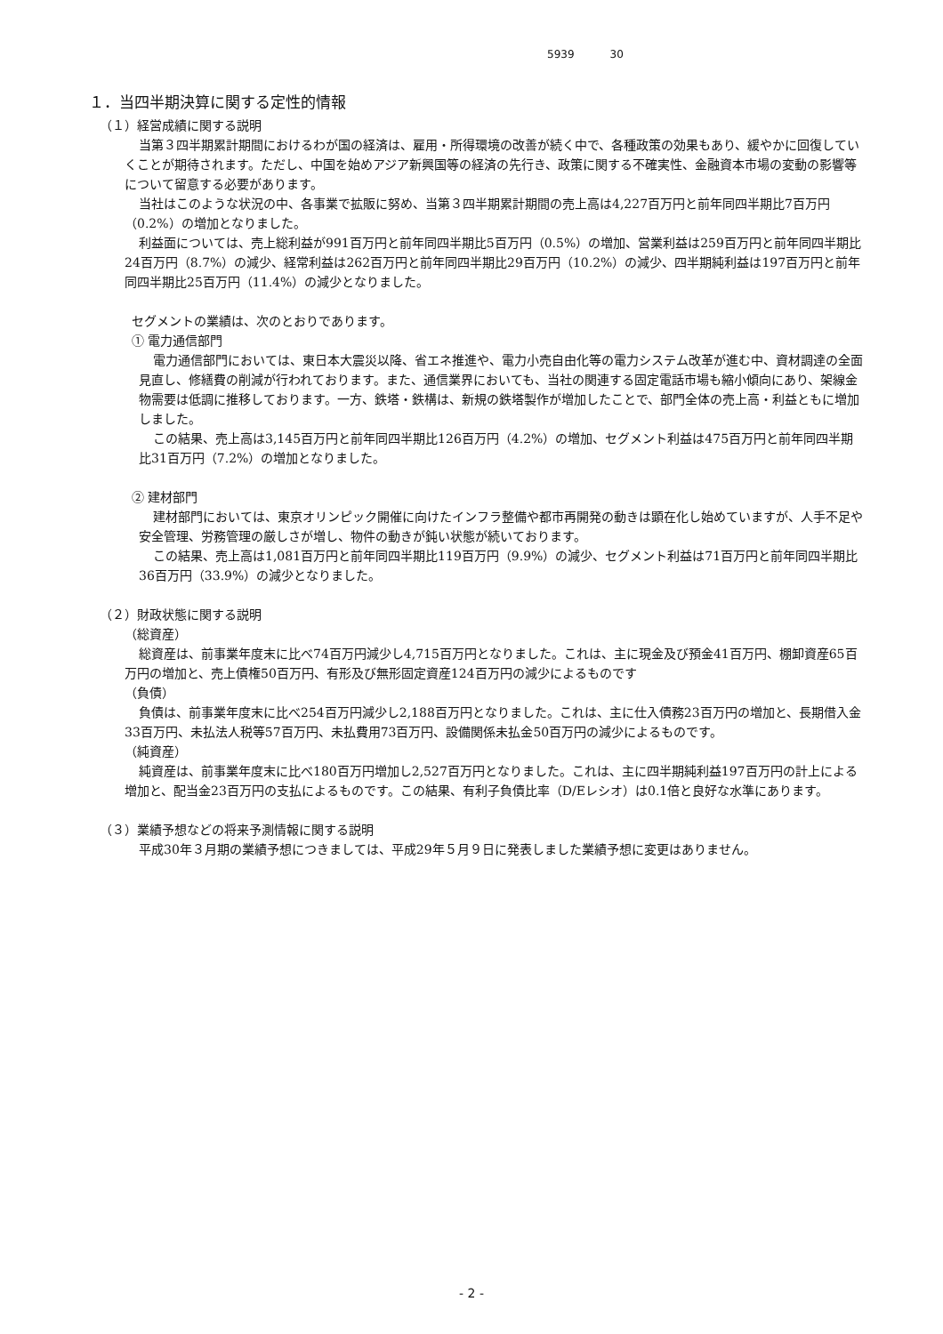5939 30
１．当四半期決算に関する定性的情報
（１）経営成績に関する説明
当第３四半期累計期間におけるわが国の経済は、雇用・所得環境の改善が続く中で、各種政策の効果もあり、緩やかに回復していくことが期待されます。ただし、中国を始めアジア新興国等の経済の先行き、政策に関する不確実性、金融資本市場の変動の影響等について留意する必要があります。
当社はこのような状況の中、各事業で拡販に努め、当第３四半期累計期間の売上高は4,227百万円と前年同四半期比7百万円（0.2%）の増加となりました。
利益面については、売上総利益が991百万円と前年同四半期比5百万円（0.5%）の増加、営業利益は259百万円と前年同四半期比24百万円（8.7%）の減少、経常利益は262百万円と前年同四半期比29百万円（10.2%）の減少、四半期純利益は197百万円と前年同四半期比25百万円（11.4%）の減少となりました。
セグメントの業績は、次のとおりであります。
① 電力通信部門
電力通信部門においては、東日本大震災以降、省エネ推進や、電力小売自由化等の電力システム改革が進む中、資材調達の全面見直し、修繕費の削減が行われております。また、通信業界においても、当社の関連する固定電話市場も縮小傾向にあり、架線金物需要は低調に推移しております。一方、鉄塔・鉄構は、新規の鉄塔製作が増加したことで、部門全体の売上高・利益ともに増加しました。
この結果、売上高は3,145百万円と前年同四半期比126百万円（4.2%）の増加、セグメント利益は475百万円と前年同四半期比31百万円（7.2%）の増加となりました。
② 建材部門
建材部門においては、東京オリンピック開催に向けたインフラ整備や都市再開発の動きは顕在化し始めていますが、人手不足や安全管理、労務管理の厳しさが増し、物件の動きが鈍い状態が続いております。
この結果、売上高は1,081百万円と前年同四半期比119百万円（9.9%）の減少、セグメント利益は71百万円と前年同四半期比36百万円（33.9%）の減少となりました。
（２）財政状態に関する説明
（総資産）
総資産は、前事業年度末に比べ74百万円減少し4,715百万円となりました。これは、主に現金及び預金41百万円、棚卸資産65百万円の増加と、売上債権50百万円、有形及び無形固定資産124百万円の減少によるものです
（負債）
負債は、前事業年度末に比べ254百万円減少し2,188百万円となりました。これは、主に仕入債務23百万円の増加と、長期借入金33百万円、未払法人税等57百万円、未払費用73百万円、設備関係未払金50百万円の減少によるものです。
（純資産）
純資産は、前事業年度末に比べ180百万円増加し2,527百万円となりました。これは、主に四半期純利益197百万円の計上による増加と、配当金23百万円の支払によるものです。この結果、有利子負債比率（D/Eレシオ）は0.1倍と良好な水準にあります。
（３）業績予想などの将来予測情報に関する説明
平成30年３月期の業績予想につきましては、平成29年５月９日に発表しました業績予想に変更はありません。
- 2 -